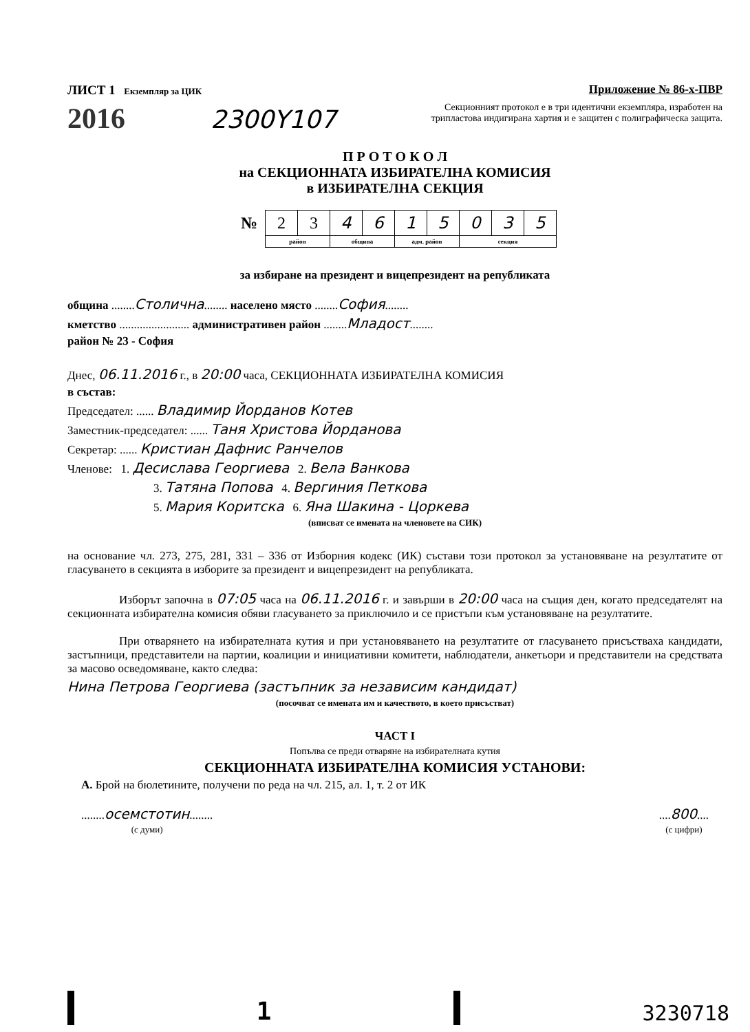ЛИСТ 1 Екземпляр за ЦИК
Приложение № 86-х-ПВР
2016 2300Y107
Секционният протокол е в три идентични екземпляра, изработен на трипластова индигирана хартия и е защитен с полиграфическа защита.
П Р О Т О К О Л
на СЕКЦИОННАТА ИЗБИРАТЕЛНА КОМИСИЯ
в ИЗБИРАТЕЛНА СЕКЦИЯ
| № | 2 | 3 | 4 | 6 | 1 | 5 | 0 | 3 | 5 |
| | район | | община | | адм. район | | секция | | |
за избиране на президент и вицепрезидент на републиката
община ........Столична........ населено място ........София........
кметство ........................ административен район ........Младост........
район № 23 - София
Днес, 06.11.2016 г., в 20:00 часа, СЕКЦИОННАТА ИЗБИРАТЕЛНА КОМИСИЯ
в състав:
Председател: ...... Владимир Йорданов Котев
Заместник-председател: ...... Таня Христова Йорданова
Секретар: ...... Кристиан Дафнис Ранчелов
Членове: 1. Десислава Георгиева 2. Вела Ванкова
3. Татяна Попова 4. Вергиния Петкова
5. Мария Коритска 6. Яна Шакина - Цоркева
(вписват се имената на членовете на СИК)
на основание чл. 273, 275, 281, 331 – 336 от Изборния кодекс (ИК) състави този протокол за установяване на резултатите от гласуването в секцията в изборите за президент и вицепрезидент на републиката.
Изборът започна в 07:05 часа на 06.11.2016 г. и завърши в 20:00 часа на същия ден, когато председателят на секционната избирателна комисия обяви гласуването за приключило и се пристъпи към установяване на резултатите.
При отварянето на избирателната кутия и при установяването на резултатите от гласуването присъстваха кандидати, застъпници, представители на партии, коалиции и инициативни комитети, наблюдатели, анкетьори и представители на средствата за масово осведомяване, както следва:
Нина Петрова Георгиева (застъпник за независим кандидат)
(посочват се имената им и качеството, в което присъстват)
ЧАСТ I
Попълва се преди отваряне на избирателната кутия
СЕКЦИОННАТА ИЗБИРАТЕЛНА КОМИСИЯ УСТАНОВИ:
А. Брой на бюлетините, получени по реда на чл. 215, ал. 1, т. 2 от ИК
........осемстотин........
(с думи)
....800....
(с цифри)
1
3230718